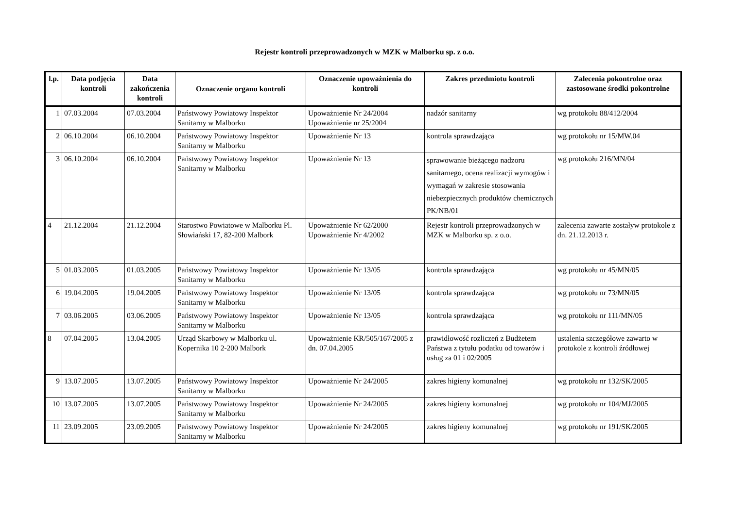Rejestr kontroli przeprowadzonych w MZK w Malborku sp. z o.o.
| l.p. | Data podjęcia kontroli | Data zakończenia kontroli | Oznaczenie organu kontroli | Oznaczenie upoważnienia do kontroli | Zakres przedmiotu kontroli | Zalecenia pokontrolne oraz zastosowane środki pokontrolne |
| --- | --- | --- | --- | --- | --- | --- |
| 1 | 07.03.2004 | 07.03.2004 | Państwowy Powiatowy Inspektor Sanitarny w Malborku | Upoważnienie Nr 24/2004 Upoważnienie nr 25/2004 | nadzór sanitarny | wg protokołu 88/412/2004 |
| 2 | 06.10.2004 | 06.10.2004 | Państwowy Powiatowy Inspektor Sanitarny w Malborku | Upoważnienie Nr 13 | kontrola sprawdzająca | wg protokołu nr 15/MW.04 |
| 3 | 06.10.2004 | 06.10.2004 | Państwowy Powiatowy Inspektor Sanitarny w Malborku | Upoważnienie Nr 13 | sprawowanie bieżącego nadzoru sanitarnego, ocena realizacji wymogów i wymagań w zakresie stosowania niebezpiecznych produktów chemicznych PK/NB/01 | wg protokołu 216/MN/04 |
| 4 | 21.12.2004 | 21.12.2004 | Starostwo Powiatowe w Malborku Pl. Słowiański 17, 82-200 Malbork | Upoważnienie Nr 62/2000 Upoważnienie Nr 4/2002 | Rejestr kontroli przeprowadzonych w MZK w Malborku sp. z o.o. | zalecenia zawarte zostaływ protokole z dn. 21.12.2013 r. |
| 5 | 01.03.2005 | 01.03.2005 | Państwowy Powiatowy Inspektor Sanitarny w Malborku | Upoważnienie Nr 13/05 | kontrola sprawdzająca | wg protokołu nr 45/MN/05 |
| 6 | 19.04.2005 | 19.04.2005 | Państwowy Powiatowy Inspektor Sanitarny w Malborku | Upoważnienie Nr 13/05 | kontrola sprawdzająca | wg protokołu nr 73/MN/05 |
| 7 | 03.06.2005 | 03.06.2005 | Państwowy Powiatowy Inspektor Sanitarny w Malborku | Upoważnienie Nr 13/05 | kontrola sprawdzająca | wg protokołu nr 111/MN/05 |
| 8 | 07.04.2005 | 13.04.2005 | Urząd Skarbowy w Malborku ul. Kopernika 10 2-200 Malbork | Upoważnienie KR/505/167/2005 z dn. 07.04.2005 | prawidłowość rozliczeń z Budżetem Państwa z tytułu podatku od towarów i usług za 01 i 02/2005 | ustalenia szczegółowe zawarto w protokole z kontroli źródłowej |
| 9 | 13.07.2005 | 13.07.2005 | Państwowy Powiatowy Inspektor Sanitarny w Malborku | Upoważnienie Nr 24/2005 | zakres higieny komunalnej | wg protokołu nr 132/SK/2005 |
| 10 | 13.07.2005 | 13.07.2005 | Państwowy Powiatowy Inspektor Sanitarny w Malborku | Upoważnienie Nr 24/2005 | zakres higieny komunalnej | wg protokołu nr 104/MJ/2005 |
| 11 | 23.09.2005 | 23.09.2005 | Państwowy Powiatowy Inspektor Sanitarny w Malborku | Upoważnienie Nr 24/2005 | zakres higieny komunalnej | wg protokołu nr 191/SK/2005 |